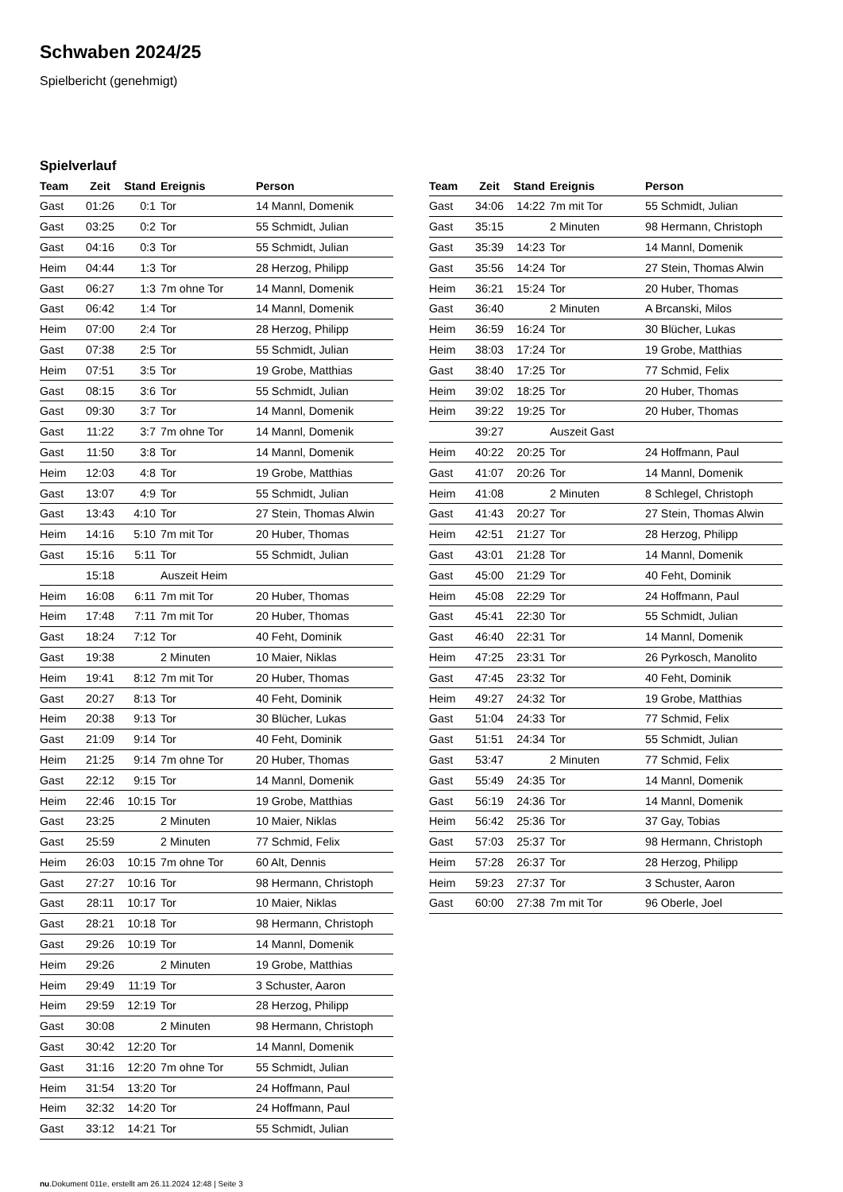Schwaben 2024/25
Spielbericht (genehmigt)
Spielverlauf
| Team | Zeit | Stand | Ereignis | Person |
| --- | --- | --- | --- | --- |
| Gast | 01:26 | 0:1 | Tor | 14 Mannl, Domenik |
| Gast | 03:25 | 0:2 | Tor | 55 Schmidt, Julian |
| Gast | 04:16 | 0:3 | Tor | 55 Schmidt, Julian |
| Heim | 04:44 | 1:3 | Tor | 28 Herzog, Philipp |
| Gast | 06:27 | 1:3 | 7m ohne Tor | 14 Mannl, Domenik |
| Gast | 06:42 | 1:4 | Tor | 14 Mannl, Domenik |
| Heim | 07:00 | 2:4 | Tor | 28 Herzog, Philipp |
| Gast | 07:38 | 2:5 | Tor | 55 Schmidt, Julian |
| Heim | 07:51 | 3:5 | Tor | 19 Grobe, Matthias |
| Gast | 08:15 | 3:6 | Tor | 55 Schmidt, Julian |
| Gast | 09:30 | 3:7 | Tor | 14 Mannl, Domenik |
| Gast | 11:22 | 3:7 | 7m ohne Tor | 14 Mannl, Domenik |
| Gast | 11:50 | 3:8 | Tor | 14 Mannl, Domenik |
| Heim | 12:03 | 4:8 | Tor | 19 Grobe, Matthias |
| Gast | 13:07 | 4:9 | Tor | 55 Schmidt, Julian |
| Gast | 13:43 | 4:10 | Tor | 27 Stein, Thomas Alwin |
| Heim | 14:16 | 5:10 | 7m mit Tor | 20 Huber, Thomas |
| Gast | 15:16 | 5:11 | Tor | 55 Schmidt, Julian |
| | 15:18 | | Auszeit Heim | |
| Heim | 16:08 | 6:11 | 7m mit Tor | 20 Huber, Thomas |
| Heim | 17:48 | 7:11 | 7m mit Tor | 20 Huber, Thomas |
| Gast | 18:24 | 7:12 | Tor | 40 Feht, Dominik |
| Gast | 19:38 | | 2 Minuten | 10 Maier, Niklas |
| Heim | 19:41 | 8:12 | 7m mit Tor | 20 Huber, Thomas |
| Gast | 20:27 | 8:13 | Tor | 40 Feht, Dominik |
| Heim | 20:38 | 9:13 | Tor | 30 Blücher, Lukas |
| Gast | 21:09 | 9:14 | Tor | 40 Feht, Dominik |
| Heim | 21:25 | 9:14 | 7m ohne Tor | 20 Huber, Thomas |
| Gast | 22:12 | 9:15 | Tor | 14 Mannl, Domenik |
| Heim | 22:46 | 10:15 | Tor | 19 Grobe, Matthias |
| Gast | 23:25 | | 2 Minuten | 10 Maier, Niklas |
| Gast | 25:59 | | 2 Minuten | 77 Schmid, Felix |
| Heim | 26:03 | 10:15 | 7m ohne Tor | 60 Alt, Dennis |
| Gast | 27:27 | 10:16 | Tor | 98 Hermann, Christoph |
| Gast | 28:11 | 10:17 | Tor | 10 Maier, Niklas |
| Gast | 28:21 | 10:18 | Tor | 98 Hermann, Christoph |
| Gast | 29:26 | 10:19 | Tor | 14 Mannl, Domenik |
| Heim | 29:26 | | 2 Minuten | 19 Grobe, Matthias |
| Heim | 29:49 | 11:19 | Tor | 3 Schuster, Aaron |
| Heim | 29:59 | 12:19 | Tor | 28 Herzog, Philipp |
| Gast | 30:08 | | 2 Minuten | 98 Hermann, Christoph |
| Gast | 30:42 | 12:20 | Tor | 14 Mannl, Domenik |
| Gast | 31:16 | 12:20 | 7m ohne Tor | 55 Schmidt, Julian |
| Heim | 31:54 | 13:20 | Tor | 24 Hoffmann, Paul |
| Heim | 32:32 | 14:20 | Tor | 24 Hoffmann, Paul |
| Gast | 33:12 | 14:21 | Tor | 55 Schmidt, Julian |
| Team | Zeit | Stand | Ereignis | Person |
| --- | --- | --- | --- | --- |
| Gast | 34:06 | 14:22 | 7m mit Tor | 55 Schmidt, Julian |
| Gast | 35:15 | | 2 Minuten | 98 Hermann, Christoph |
| Gast | 35:39 | 14:23 | Tor | 14 Mannl, Domenik |
| Gast | 35:56 | 14:24 | Tor | 27 Stein, Thomas Alwin |
| Heim | 36:21 | 15:24 | Tor | 20 Huber, Thomas |
| Gast | 36:40 | | 2 Minuten | A Brcanski, Milos |
| Heim | 36:59 | 16:24 | Tor | 30 Blücher, Lukas |
| Heim | 38:03 | 17:24 | Tor | 19 Grobe, Matthias |
| Gast | 38:40 | 17:25 | Tor | 77 Schmid, Felix |
| Heim | 39:02 | 18:25 | Tor | 20 Huber, Thomas |
| Heim | 39:22 | 19:25 | Tor | 20 Huber, Thomas |
| | 39:27 | | Auszeit Gast | |
| Heim | 40:22 | 20:25 | Tor | 24 Hoffmann, Paul |
| Gast | 41:07 | 20:26 | Tor | 14 Mannl, Domenik |
| Heim | 41:08 | | 2 Minuten | 8 Schlegel, Christoph |
| Gast | 41:43 | 20:27 | Tor | 27 Stein, Thomas Alwin |
| Heim | 42:51 | 21:27 | Tor | 28 Herzog, Philipp |
| Gast | 43:01 | 21:28 | Tor | 14 Mannl, Domenik |
| Gast | 45:00 | 21:29 | Tor | 40 Feht, Dominik |
| Heim | 45:08 | 22:29 | Tor | 24 Hoffmann, Paul |
| Gast | 45:41 | 22:30 | Tor | 55 Schmidt, Julian |
| Gast | 46:40 | 22:31 | Tor | 14 Mannl, Domenik |
| Heim | 47:25 | 23:31 | Tor | 26 Pyrkosch, Manolito |
| Gast | 47:45 | 23:32 | Tor | 40 Feht, Dominik |
| Heim | 49:27 | 24:32 | Tor | 19 Grobe, Matthias |
| Gast | 51:04 | 24:33 | Tor | 77 Schmid, Felix |
| Gast | 51:51 | 24:34 | Tor | 55 Schmidt, Julian |
| Gast | 53:47 | | 2 Minuten | 77 Schmid, Felix |
| Gast | 55:49 | 24:35 | Tor | 14 Mannl, Domenik |
| Gast | 56:19 | 24:36 | Tor | 14 Mannl, Domenik |
| Heim | 56:42 | 25:36 | Tor | 37 Gay, Tobias |
| Gast | 57:03 | 25:37 | Tor | 98 Hermann, Christoph |
| Heim | 57:28 | 26:37 | Tor | 28 Herzog, Philipp |
| Heim | 59:23 | 27:37 | Tor | 3 Schuster, Aaron |
| Gast | 60:00 | 27:38 | 7m mit Tor | 96 Oberle, Joel |
nu.Dokument 011e, erstellt am 26.11.2024 12:48 | Seite 3